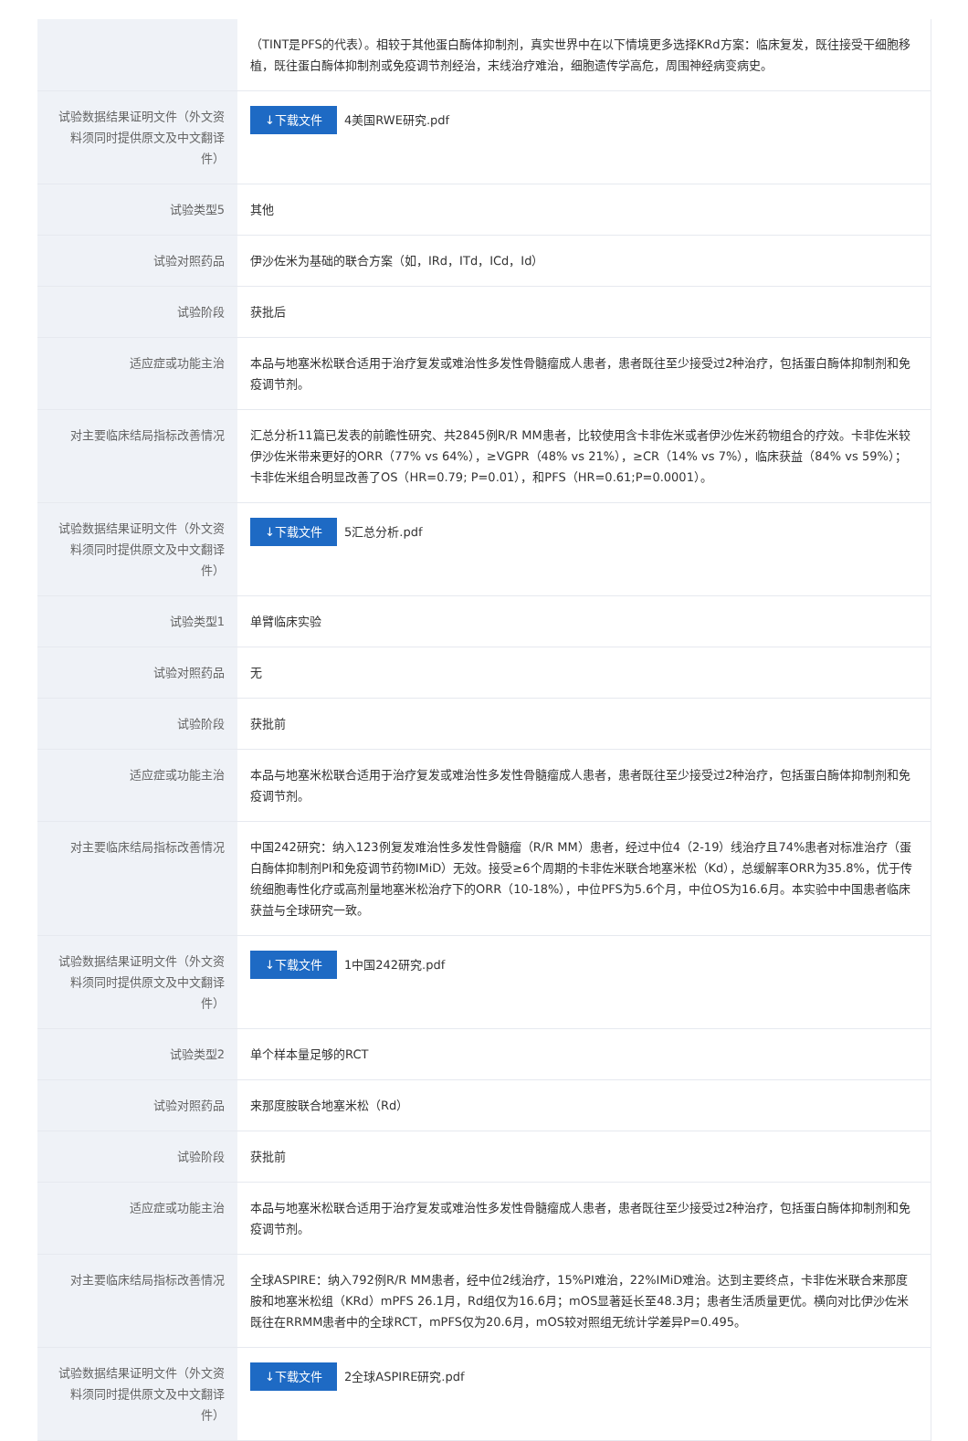| | （TINT是PFS的代表）。相较于其他蛋白酶体抑制剂，真实世界中在以下情境更多选择KRd方案：临床复发，既往接受干细胞移植，既往蛋白酶体抑制剂或免疫调节剂经治，末线治疗难治，细胞遗传学高危，周围神经病变病史。 |
| 试验数据结果证明文件（外文资料须同时提供原文及中文翻译件） | ↓下载文件 4美国RWE研究.pdf |
| 试验类型5 | 其他 |
| 试验对照药品 | 伊沙佐米为基础的联合方案（如，IRd，ITd，ICd，Id） |
| 试验阶段 | 获批后 |
| 适应症或功能主治 | 本品与地塞米松联合适用于治疗复发或难治性多发性骨髓瘤成人患者，患者既往至少接受过2种治疗，包括蛋白酶体抑制剂和免疫调节剂。 |
| 对主要临床结局指标改善情况 | 汇总分析11篇已发表的前瞻性研究、共2845例R/R MM患者，比较使用含卡非佐米或者伊沙佐米药物组合的疗效。卡非佐米较伊沙佐米带来更好的ORR（77% vs 64%），≥VGPR（48% vs 21%），≥CR（14% vs 7%），临床获益（84% vs 59%）；卡非佐米组合明显改善了OS（HR=0.79; P=0.01），和PFS（HR=0.61;P=0.0001）。 |
| 试验数据结果证明文件（外文资料须同时提供原文及中文翻译件） | ↓下载文件 5汇总分析.pdf |
| 试验类型1 | 单臂临床实验 |
| 试验对照药品 | 无 |
| 试验阶段 | 获批前 |
| 适应症或功能主治 | 本品与地塞米松联合适用于治疗复发或难治性多发性骨髓瘤成人患者，患者既往至少接受过2种治疗，包括蛋白酶体抑制剂和免疫调节剂。 |
| 对主要临床结局指标改善情况 | 中国242研究：纳入123例复发难治性多发性骨髓瘤（R/R MM）患者，经过中位4（2-19）线治疗且74%患者对标准治疗（蛋白酶体抑制剂PI和免疫调节药物IMiD）无效。接受≥6个周期的卡非佐米联合地塞米松（Kd），总缓解率ORR为35.8%，优于传统细胞毒性化疗或高剂量地塞米松治疗下的ORR（10-18%），中位PFS为5.6个月，中位OS为16.6月。本实验中中国患者临床获益与全球研究一致。 |
| 试验数据结果证明文件（外文资料须同时提供原文及中文翻译件） | ↓下载文件 1中国242研究.pdf |
| 试验类型2 | 单个样本量足够的RCT |
| 试验对照药品 | 来那度胺联合地塞米松（Rd） |
| 试验阶段 | 获批前 |
| 适应症或功能主治 | 本品与地塞米松联合适用于治疗复发或难治性多发性骨髓瘤成人患者，患者既往至少接受过2种治疗，包括蛋白酶体抑制剂和免疫调节剂。 |
| 对主要临床结局指标改善情况 | 全球ASPIRE：纳入792例R/R MM患者，经中位2线治疗，15%PI难治，22%IMiD难治。达到主要终点，卡非佐米联合来那度胺和地塞米松组（KRd）mPFS 26.1月，Rd组仅为16.6月；mOS显著延长至48.3月；患者生活质量更优。横向对比伊沙佐米既往在RRMM患者中的全球RCT，mPFS仅为20.6月，mOS较对照组无统计学差异P=0.495。 |
| 试验数据结果证明文件（外文资料须同时提供原文及中文翻译件） | ↓下载文件 2全球ASPIRE研究.pdf |